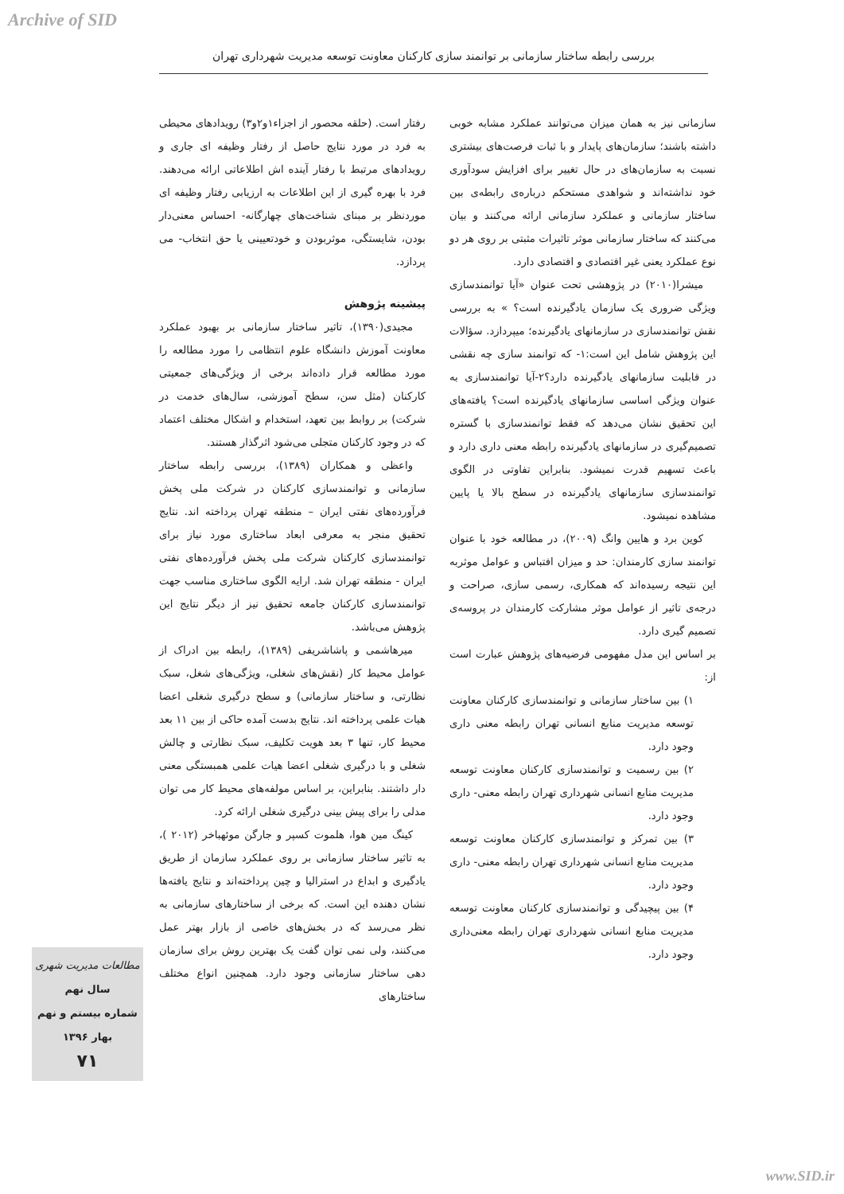Archive of SID
بررسی رابطه ساختار سازمانی بر توانمند سازی کارکنان معاونت توسعه مدیریت شهرداری تهران
رفتار است. (حلقه محصور از اجزاء۱و۲و۳) رویدادهای محیطی به فرد در مورد نتایج حاصل از رفتار وظیفه ای جاری و رویدادهای مرتبط با رفتار آینده اش اطلاعاتی ارائه می‌دهند. فرد با بهره گیری از این اطلاعات به ارزیابی رفتار وظیفه ای موردنظر بر مبنای شناخت‌های چهارگانه- احساس معنی‌دار بودن، شایستگی، موثربودن و خودتعیینی یا حق انتخاب- می پردازد.
پیشینه پژوهش
مجیدی(۱۳۹۰)، تاثیر ساختار سازمانی بر بهبود عملکرد معاونت آموزش دانشگاه علوم انتظامی را مورد مطالعه را مورد مطالعه قرار داده‌اند برخی از ویژگی‌های جمعیتی کارکنان (مثل سن، سطح آموزشی، سال‌های خدمت در شرکت) بر روابط بین تعهد، استخدام و اشکال مختلف اعتماد که در وجود کارکنان متجلی می‌شود اثرگذار هستند.
واعظی و همکاران (۱۳۸۹)، بررسی رابطه ساختار سازمانی و توانمندسازی کارکنان در شرکت ملی پخش فرآورده‌های نفتی ایران – منطقه تهران پرداخته اند. نتایج تحقیق منجر به معرفی ابعاد ساختاری مورد نیاز برای توانمندسازی کارکنان شرکت ملی پخش فرآورده‌های نفتی ایران - منطقه تهران شد. ارایه الگوی ساختاری مناسب جهت توانمندسازی کارکنان جامعه تحقیق نیز از دیگر نتایج این پژوهش می‌باشد.
میرهاشمی و پاشاشریفی (۱۳۸۹)، رابطه بین ادراک از عوامل محیط کار (نقش‌های شغلی، ویژگی‌های شغل، سبک نظارتی، و ساختار سازمانی) و سطح درگیری شغلی اعضا هیات علمی پرداخته اند. نتایج بدست آمده حاکی از بین ۱۱ بعد محیط کار، تنها ۳ بعد هویت تکلیف، سبک نظارتی و چالش شغلی و با درگیری شغلی اعضا هیات علمی همبستگی معنی دار داشتند. بنابراین، بر اساس مولفه‌های محیط کار می توان مدلی را برای پیش بینی درگیری شغلی ارائه کرد.
کینگ مین هوا، هلموت کسپر و جارگن موئهباخر (۲۰۱۲ )، به تاثیر ساختار سازمانی بر روی عملکرد سازمان از طریق یادگیری و ابداع در استرالیا و چین پرداخته‌اند و نتایج یافته‌ها نشان دهنده این است. که برخی از ساختارهای سازمانی به نظر می‌رسد که در بخش‌های خاصی از بازار بهتر عمل می‌کنند، ولی نمی توان گفت یک بهترین روش برای سازمان دهی ساختار سازمانی وجود دارد. همچنین انواع مختلف ساختارهای
سازمانی نیز به همان میزان می‌توانند عملکرد مشابه خوبی داشته باشند؛ سازمان‌های پایدار و با ثبات فرصت‌های بیشتری نسبت به سازمان‌های در حال تغییر برای افزایش سودآوری خود نداشته‌اند و شواهدی مستحکم درباره‌ی رابطه‌ی بین ساختار سازمانی و عملکرد سازمانی ارائه می‌کنند و بیان می‌کنند که ساختار سازمانی موثر تاثیرات مثبتی بر روی هر دو نوع عملکرد یعنی غیر اقتصادی و اقتصادی دارد.
میشرا(۲۰۱۰) در پژوهشی تحت عنوان «آیا توانمندسازی ویژگی ضروری یک سازمان یادگیرنده است؟ » به بررسی نقش توانمندسازی در سازمانهای یادگیرنده؛ میپردازد. سؤالات این پژوهش شامل این است:۱- که توانمند سازی چه نقشی در قابلیت سازمانهای یادگیرنده دارد؟۲-آیا توانمندسازی به عنوان ویژگی اساسی سازمانهای یادگیرنده است؟ یافته‌های این تحقیق نشان می‌دهد که فقط توانمندسازی با گستره تصمیم‌گیری در سازمانهای یادگیرنده رابطه معنی داری دارد و باعث تسهیم قدرت نمیشود. بنابراین تفاوتی در الگوی توانمندسازی سازمانهای یادگیرنده در سطح بالا یا پایین مشاهده نمیشود.
کوین برد و هایین وانگ (۲۰۰۹)، در مطالعه خود با عنوان توانمند سازی کارمندان: حد و میزان اقتباس و عوامل موثربه این نتیجه رسیده‌اند که همکاری، رسمی سازی، صراحت و درجه‌ی تاثیر از عوامل موثر مشارکت کارمندان در پروسه‌ی تصمیم گیری دارد.
بر اساس این مدل مفهومی فرضیه‌های پژوهش عبارت است از:
۱) بین ساختار سازمانی و توانمندسازی کارکنان معاونت توسعه مدیریت منابع انسانی تهران رابطه معنی داری وجود دارد.
۲) بین رسمیت و توانمندسازی کارکنان معاونت توسعه مدیریت منابع انسانی شهرداری تهران رابطه معنی- داری وجود دارد.
۳) بین تمرکز و توانمندسازی کارکنان معاونت توسعه مدیریت منابع انسانی شهرداری تهران رابطه معنی- داری وجود دارد.
۴) بین پیچیدگی و توانمندسازی کارکنان معاونت توسعه مدیریت منابع انسانی شهرداری تهران رابطه معنی‌داری وجود دارد.
مطالعات مدیریت شهری
سال نهم
شماره بیستم و نهم
بهار ۱۳۹۶
۷۱
www.SID.ir